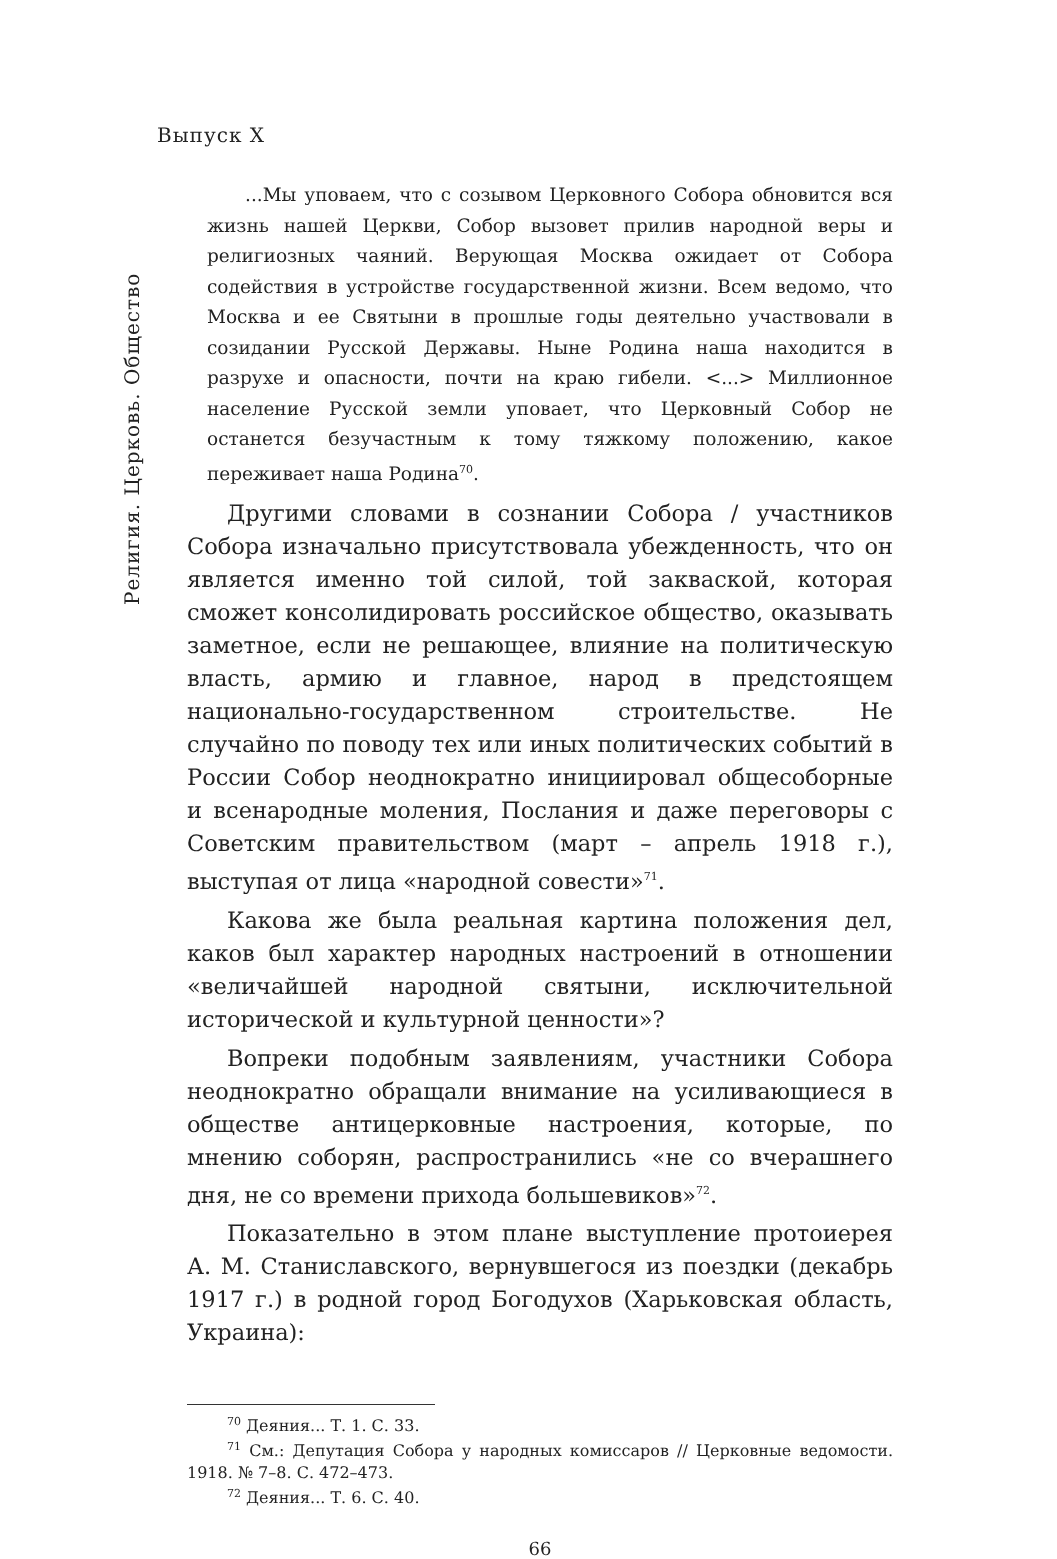Выпуск X
Религия. Церковь. Общество
...Мы уповаем, что с созывом Церковного Собора обновится вся жизнь нашей Церкви, Собор вызовет прилив народной веры и религиозных чаяний. Верующая Москва ожидает от Собора содействия в устройстве государственной жизни. Всем ведомо, что Москва и ее Святыни в прошлые годы деятельно участвовали в созидании Русской Державы. Ныне Родина наша находится в разрухе и опасности, почти на краю гибели. <...> Миллионное население Русской земли уповает, что Церковный Собор не останется безучастным к тому тяжкому положению, какое переживает наша Родина<sup>70</sup>.
Другими словами в сознании Собора / участников Собора изначально присутствовала убежденность, что он является именно той силой, той закваской, которая сможет консолидировать российское общество, оказывать заметное, если не решающее, влияние на политическую власть, армию и главное, народ в предстоящем национально-государственном строительстве. Не случайно по поводу тех или иных политических событий в России Собор неоднократно инициировал общесоборные и всенародные моления, Послания и даже переговоры с Советским правительством (март – апрель 1918 г.), выступая от лица «народной совести»<sup>71</sup>.
Какова же была реальная картина положения дел, каков был характер народных настроений в отношении «величайшей народной святыни, исключительной исторической и культурной ценности»?
Вопреки подобным заявлениям, участники Собора неоднократно обращали внимание на усиливающиеся в обществе антицерковные настроения, которые, по мнению соборян, распространились «не со вчерашнего дня, не со времени прихода большевиков»<sup>72</sup>.
Показательно в этом плане выступление протоиерея А. М. Станиславского, вернувшегося из поездки (декабрь 1917 г.) в родной город Богодухов (Харьковская область, Украина):
<sup>70</sup> Деяния... Т. 1. С. 33.
<sup>71</sup> См.: Депутация Собора у народных комиссаров // Церковные ведомости. 1918. № 7–8. С. 472–473.
<sup>72</sup> Деяния... Т. 6. С. 40.
66